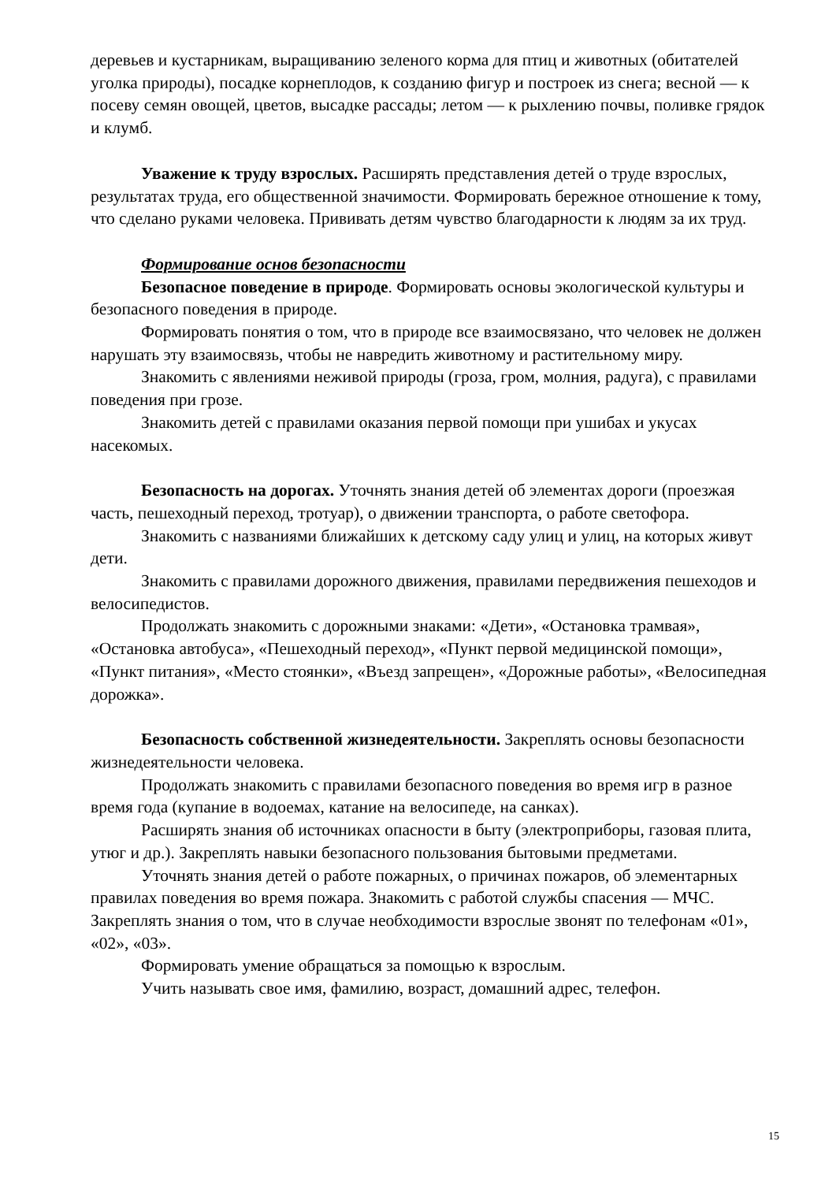деревьев и кустарникам, выращиванию зеленого корма для птиц и животных (обитателей уголка природы), посадке корнеплодов, к созданию фигур и построек из снега; весной — к посеву семян овощей, цветов, высадке рассады; летом — к рыхлению почвы, поливке грядок и клумб.
Уважение к труду взрослых. Расширять представления детей о труде взрослых, результатах труда, его общественной значимости. Формировать бережное отношение к тому, что сделано руками человека. Прививать детям чувство благодарности к людям за их труд.
Формирование основ безопасности
Безопасное поведение в природе. Формировать основы экологической культуры и безопасного поведения в природе.
Формировать понятия о том, что в природе все взаимосвязано, что человек не должен нарушать эту взаимосвязь, чтобы не навредить животному и растительному миру.
Знакомить с явлениями неживой природы (гроза, гром, молния, радуга), с правилами поведения при грозе.
Знакомить детей с правилами оказания первой помощи при ушибах и укусах насекомых.
Безопасность на дорогах. Уточнять знания детей об элементах дороги (проезжая часть, пешеходный переход, тротуар), о движении транспорта, о работе светофора.
Знакомить с названиями ближайших к детскому саду улиц и улиц, на которых живут дети.
Знакомить с правилами дорожного движения, правилами передвижения пешеходов и велосипедистов.
Продолжать знакомить с дорожными знаками: «Дети», «Остановка трамвая», «Остановка автобуса», «Пешеходный переход», «Пункт первой медицинской помощи», «Пункт питания», «Место стоянки», «Въезд запрещен», «Дорожные работы», «Велосипедная дорожка».
Безопасность собственной жизнедеятельности. Закреплять основы безопасности жизнедеятельности человека.
Продолжать знакомить с правилами безопасного поведения во время игр в разное время года (купание в водоемах, катание на велосипеде, на санках).
Расширять знания об источниках опасности в быту (электроприборы, газовая плита, утюг и др.). Закреплять навыки безопасного пользования бытовыми предметами.
Уточнять знания детей о работе пожарных, о причинах пожаров, об элементарных правилах поведения во время пожара. Знакомить с работой службы спасения — МЧС. Закреплять знания о том, что в случае необходимости взрослые звонят по телефонам «01», «02», «03».
Формировать умение обращаться за помощью к взрослым.
Учить называть свое имя, фамилию, возраст, домашний адрес, телефон.
15